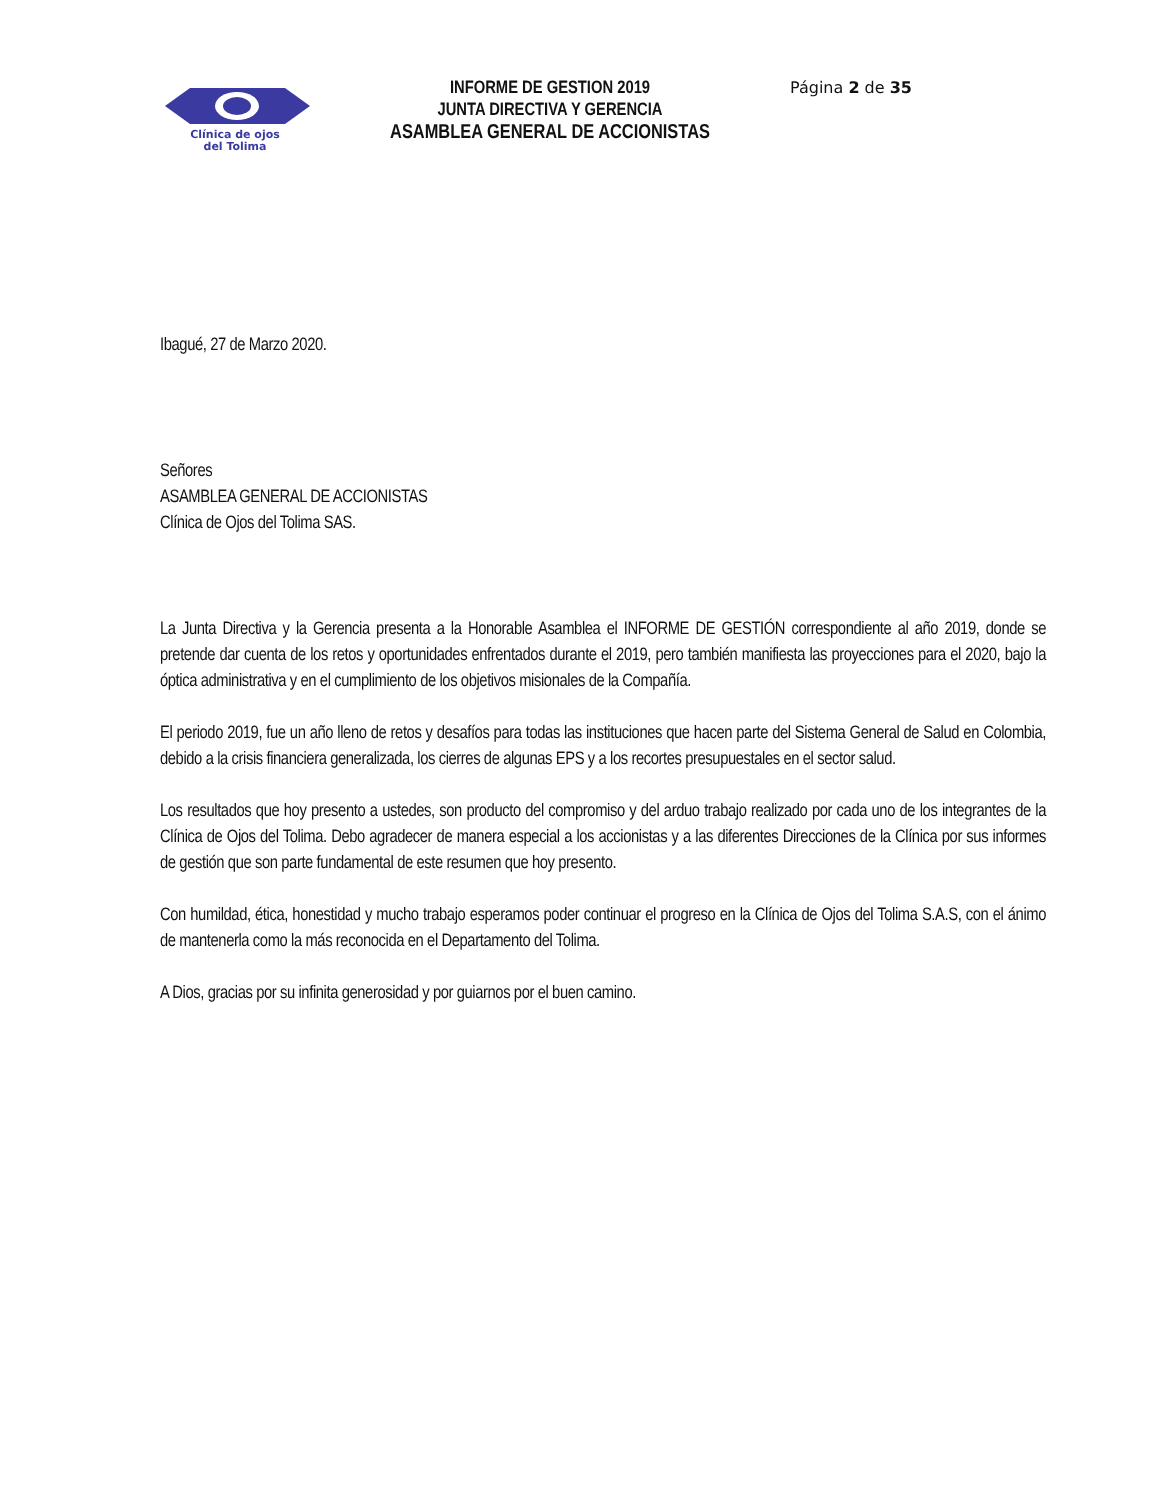Clínica de ojos
del Tolima
INFORME DE GESTION 2019
JUNTA DIRECTIVA Y GERENCIA
ASAMBLEA GENERAL DE ACCIONISTAS
Página 2 de 35
Ibagué, 27 de Marzo 2020.
Señores
ASAMBLEA GENERAL DE ACCIONISTAS
Clínica de Ojos del Tolima SAS.
La Junta Directiva y la Gerencia presenta a la Honorable Asamblea el INFORME DE GESTIÓN correspondiente al año 2019, donde se pretende dar cuenta de los retos y oportunidades enfrentados durante el 2019, pero también manifiesta las proyecciones para el 2020, bajo la óptica administrativa y en el cumplimiento de los objetivos misionales de la Compañía.
El periodo 2019, fue un año lleno de retos y desafíos para todas las instituciones que hacen parte del Sistema General de Salud en Colombia, debido a la crisis financiera generalizada, los cierres de algunas EPS y a los recortes presupuestales en el sector salud.
Los resultados que hoy presento a ustedes, son producto del compromiso y del arduo trabajo realizado por cada uno de los integrantes de la Clínica de Ojos del Tolima. Debo agradecer de manera especial a los accionistas y a las diferentes Direcciones de la Clínica por sus informes de gestión que son parte fundamental de este resumen que hoy presento.
Con humildad, ética, honestidad y mucho trabajo esperamos poder continuar el progreso en la Clínica de Ojos del Tolima S.A.S, con el ánimo de mantenerla como la más reconocida en el Departamento del Tolima.
A Dios, gracias por su infinita generosidad y por guiarnos por el buen camino.